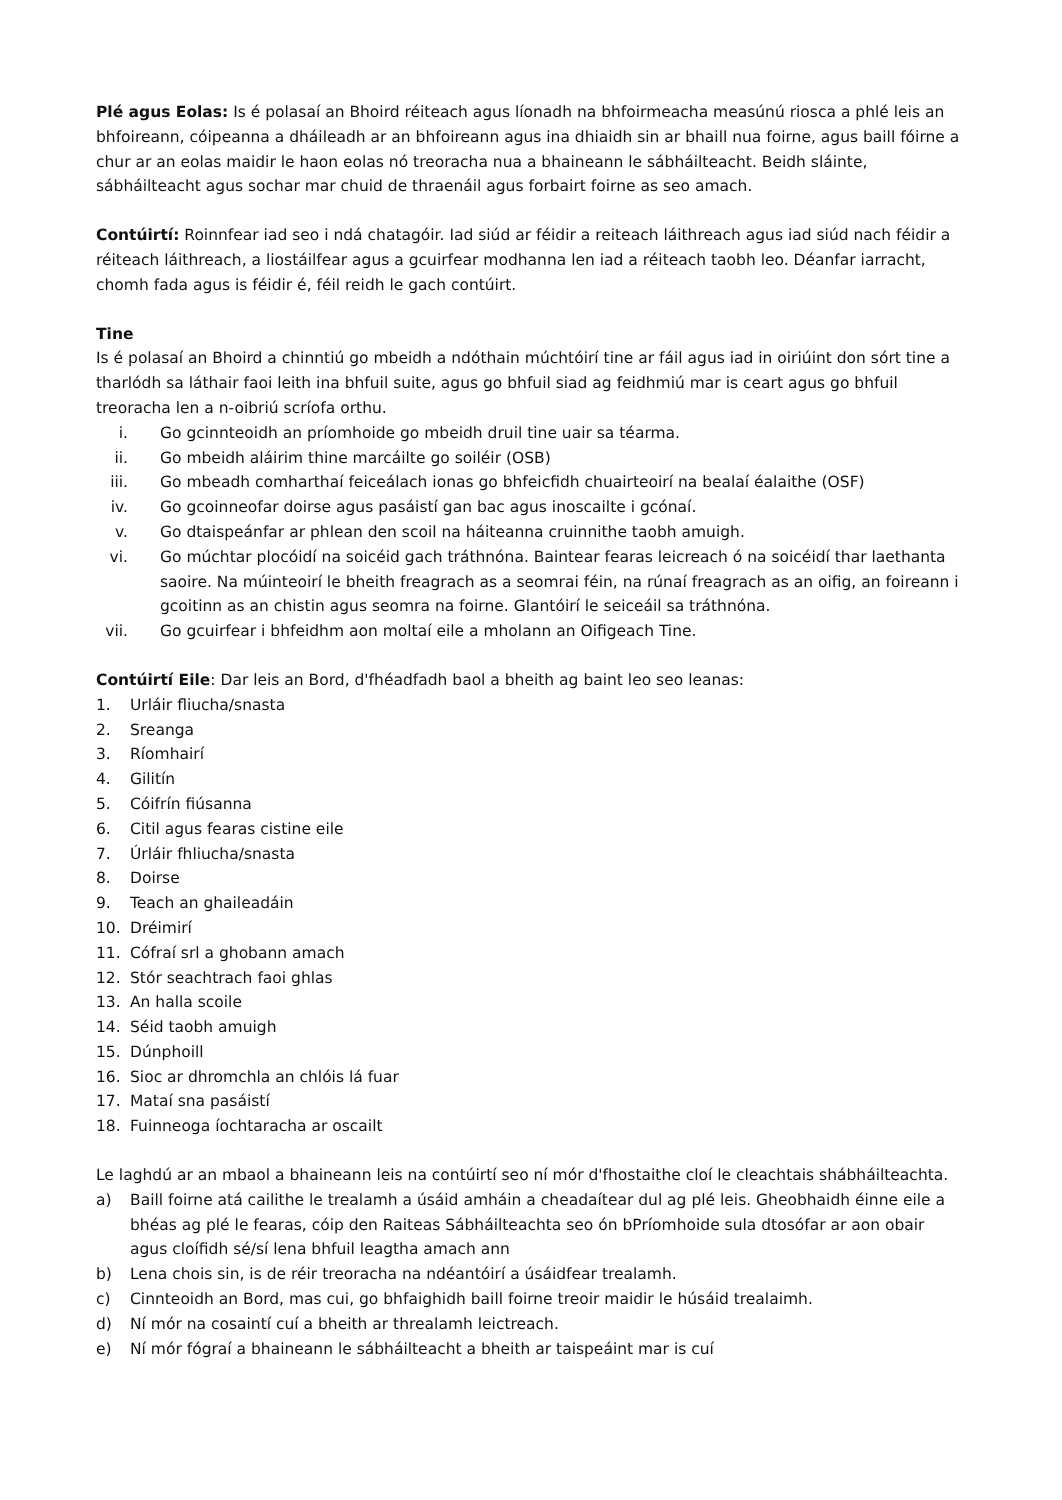Plé agus Eolas: Is é polasaí an Bhoird réiteach agus líonadh na bhfoirmeacha measúnú riosca a phlé leis an bhfoireann, cóipeanna a dháileadh ar an bhfoireann agus ina dhiaidh sin ar bhaill nua foirne, agus baill fóirne a chur ar an eolas maidir le haon eolas nó treoracha nua a bhaineann le sábháilteacht. Beidh sláinte, sábháilteacht agus sochar mar chuid de thraenáil agus forbairt foirne as seo amach.
Contúirtí: Roinnfear iad seo i ndá chatagóir. Iad siúd ar féidir a reiteach láithreach agus iad siúd nach féidir a réiteach láithreach, a liostáilfear agus a gcuirfear modhanna len iad a réiteach taobh leo. Déanfar iarracht, chomh fada agus is féidir é, féil reidh le gach contúirt.
Tine
Is é polasaí an Bhoird a chinntiú go mbeidh a ndóthain múchtóirí tine ar fáil agus iad in oiriúint don sórt tine a tharlódh sa láthair faoi leith ina bhfuil suite, agus go bhfuil siad ag feidhmiú mar is ceart agus go bhfuil treoracha len a n-oibriú scríofa orthu.
i. Go gcinnteoidh an príomhoide go mbeidh druil tine uair sa téarma.
ii. Go mbeidh aláirim thine marcáilte go soiléir (OSB)
iii. Go mbeadh comharthaí feiceálach ionas go bhfeicfidh chuairteoirí na bealaí éalaithe (OSF)
iv. Go gcoinneofar doirse agus pasáistí gan bac agus inoscailte i gcónaí.
v. Go dtaispeánfar ar phlean den scoil na háiteanna cruinnithe taobh amuigh.
vi. Go múchtar plocóidí na soicéid gach tráthnóna. Baintear fearas leicreach ó na soicéidí thar laethanta saoire. Na múinteoirí le bheith freagrach as a seomrai féin, na rúnaí freagrach as an oifig, an foireann i gcoitinn as an chistin agus seomra na foirne. Glantóirí le seiceáil sa tráthnóna.
vii. Go gcuirfear i bhfeidhm aon moltaí eile a mholann an Oifigeach Tine.
Contúirtí Eile: Dar leis an Bord, d'fhéadfadh baol a bheith ag baint leo seo leanas:
1. Urláir fliucha/snasta
2. Sreanga
3. Ríomhairí
4. Gilitín
5. Cóifrín fiúsanna
6. Citil agus fearas cistine eile
7. Úrláir fhliucha/snasta
8. Doirse
9. Teach an ghaileadáin
10. Dréimirí
11. Cófraí srl a ghobann amach
12. Stór seachtrach faoi ghlas
13. An halla scoile
14. Séid taobh amuigh
15. Dúnphoill
16. Sioc ar dhromchla an chlóis lá fuar
17. Mataí sna pasáistí
18. Fuinneoga íochtaracha ar oscailt
Le laghdú ar an mbaol a bhaineann leis na contúirtí seo ní mór d'fhostaithe cloí le cleachtais shábháilteachta.
a) Baill foirne atá cailithe le trealamh a úsáid amháin a cheadaítear dul ag plé leis. Gheobhaidh éinne eile a bhéas ag plé le fearas, cóip den Raiteas Sábháilteachta seo ón bPríomhoide sula dtosófar ar aon obair agus cloífidh sé/sí lena bhfuil leagtha amach ann
b) Lena chois sin, is de réir treoracha na ndéantóirí a úsáidfear trealamh.
c) Cinnteoidh an Bord, mas cui, go bhfaighidh baill foirne treoir maidir le húsáid trealaimh.
d) Ní mór na cosaintí cuí a bheith ar threalamh leictreach.
e) Ní mór fógraí a bhaineann le sábháilteacht a bheith ar taispeáint mar is cuí